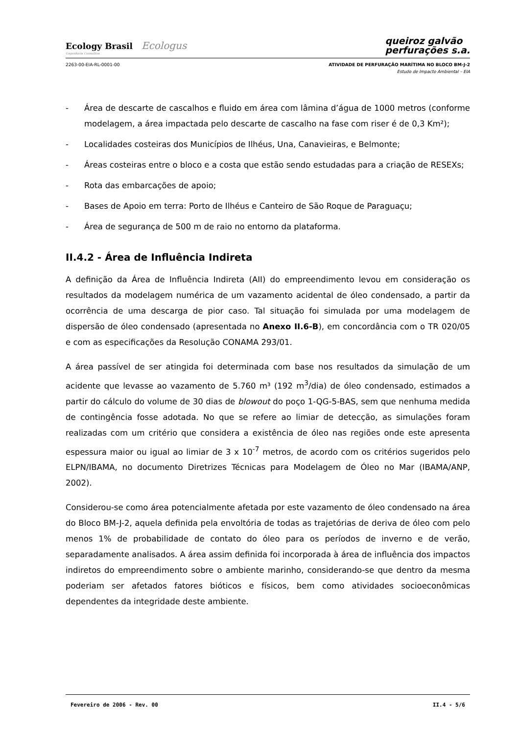Ecology Brasil Ecologus
Engenharia Consultiva
queiroz galvão
perfurações s.a.
2263-00-EIA-RL-0001-00 ATIVIDADE DE PERFURAÇÃO MARÍTIMA NO BLOCO BM-J-2
Estudo de Impacto Ambiental – EIA
- Área de descarte de cascalhos e fluido em área com lâmina d’água de 1000 metros (conforme modelagem, a área impactada pelo descarte de cascalho na fase com riser é de 0,3 Km²);
- Localidades costeiras dos Municípios de Ilhéus, Una, Canavieiras, e Belmonte;
- Áreas costeiras entre o bloco e a costa que estão sendo estudadas para a criação de RESEXs;
- Rota das embarcações de apoio;
- Bases de Apoio em terra: Porto de Ilhéus e Canteiro de São Roque de Paraguaçu;
- Área de segurança de 500 m de raio no entorno da plataforma.
II.4.2 - Área de Influência Indireta
A definição da Área de Influência Indireta (AII) do empreendimento levou em consideração os resultados da modelagem numérica de um vazamento acidental de óleo condensado, a partir da ocorrência de uma descarga de pior caso. Tal situação foi simulada por uma modelagem de dispersão de óleo condensado (apresentada no Anexo II.6-B), em concordância com o TR 020/05 e com as especificações da Resolução CONAMA 293/01.
A área passível de ser atingida foi determinada com base nos resultados da simulação de um acidente que levasse ao vazamento de 5.760 m³ (192 m<sup>3</sup>/dia) de óleo condensado, estimados a partir do cálculo do volume de 30 dias de blowout do poço 1-QG-5-BAS, sem que nenhuma medida de contingência fosse adotada. No que se refere ao limiar de detecção, as simulações foram realizadas com um critério que considera a existência de óleo nas regiões onde este apresenta espessura maior ou igual ao limiar de 3 x 10<sup>-7</sup> metros, de acordo com os critérios sugeridos pelo ELPN/IBAMA, no documento Diretrizes Técnicas para Modelagem de Óleo no Mar (IBAMA/ANP, 2002).
Considerou-se como área potencialmente afetada por este vazamento de óleo condensado na área do Bloco BM-J-2, aquela definida pela envoltória de todas as trajetórias de deriva de óleo com pelo menos 1% de probabilidade de contato do óleo para os períodos de inverno e de verão, separadamente analisados. A área assim definida foi incorporada à área de influência dos impactos indiretos do empreendimento sobre o ambiente marinho, considerando-se que dentro da mesma poderiam ser afetados fatores bióticos e físicos, bem como atividades socioeconômicas dependentes da integridade deste ambiente.
Fevereiro de 2006 - Rev. 00 II.4 - 5/6